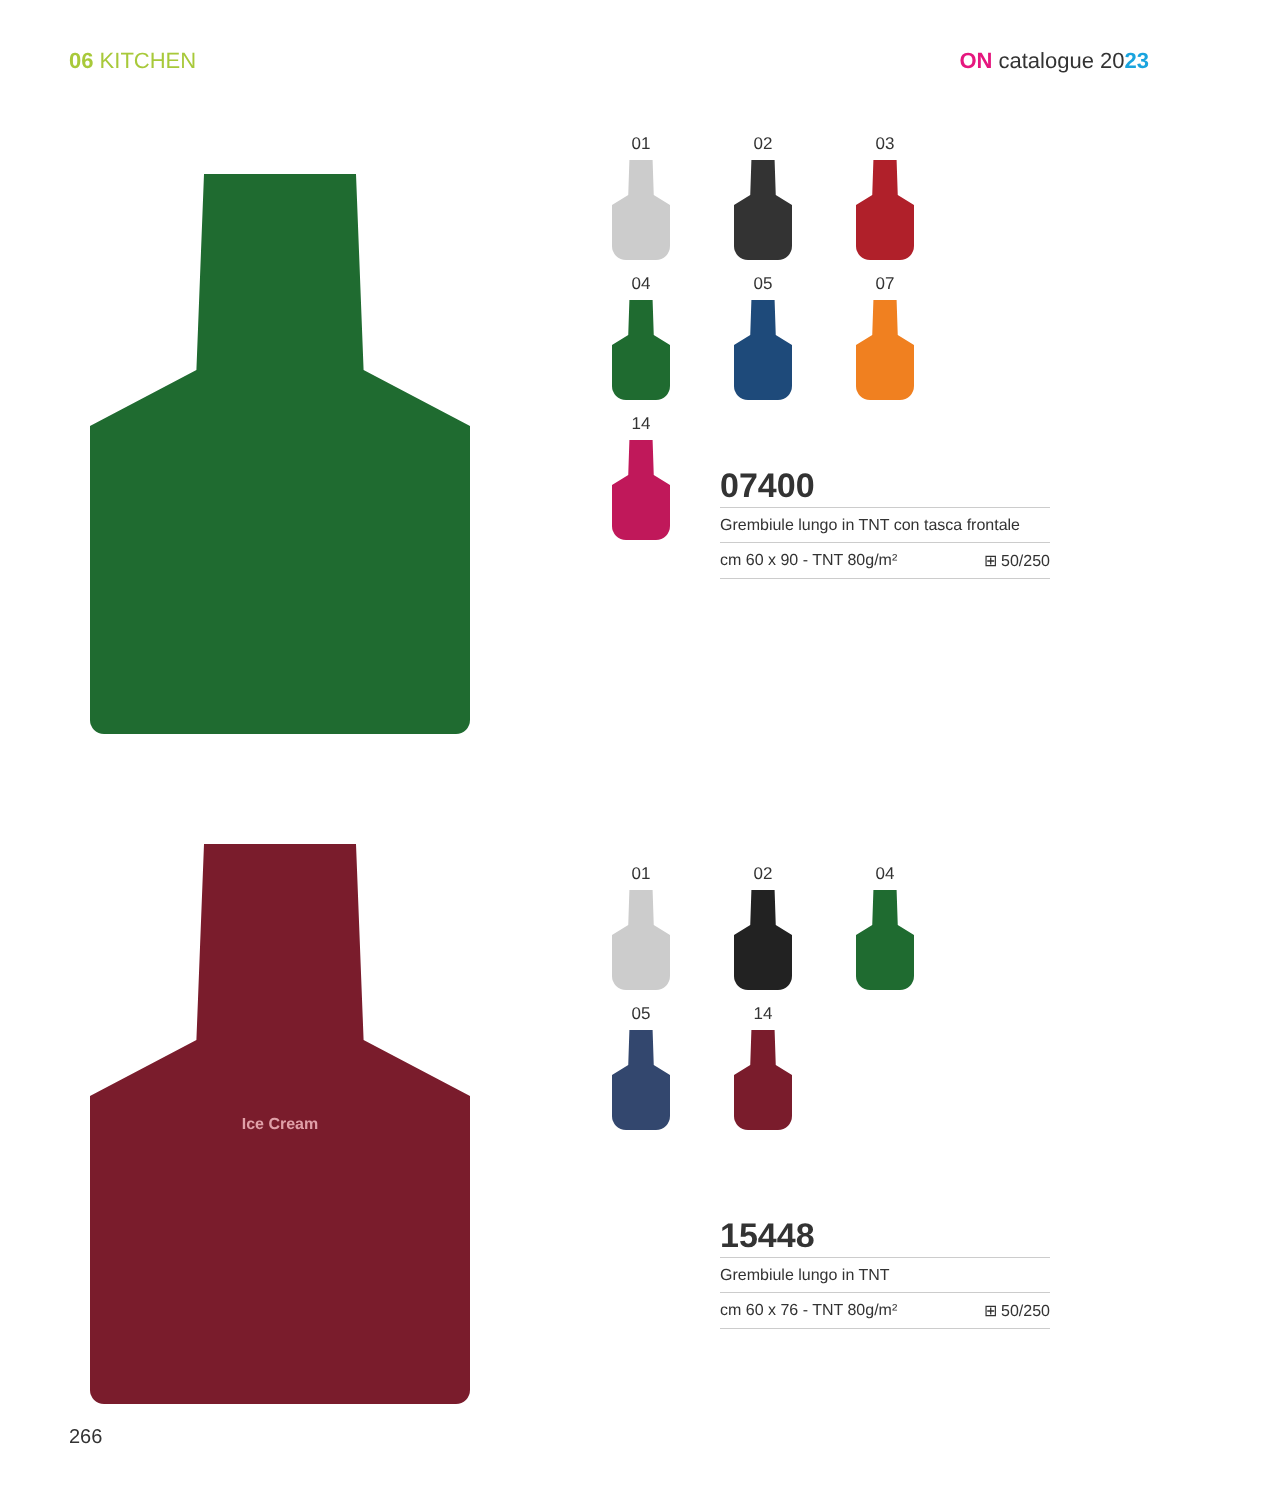06 KITCHEN ON catalogue 2023
01
02
03
04
05
07
14
07400
Grembiule lungo in TNT con tasca frontale
cm 60 x 90 - TNT 80g/m² ⊞ 50/250
Ice Cream
01
02
04
05
14
15448
Grembiule lungo in TNT
cm 60 x 76 - TNT 80g/m² ⊞ 50/250
266